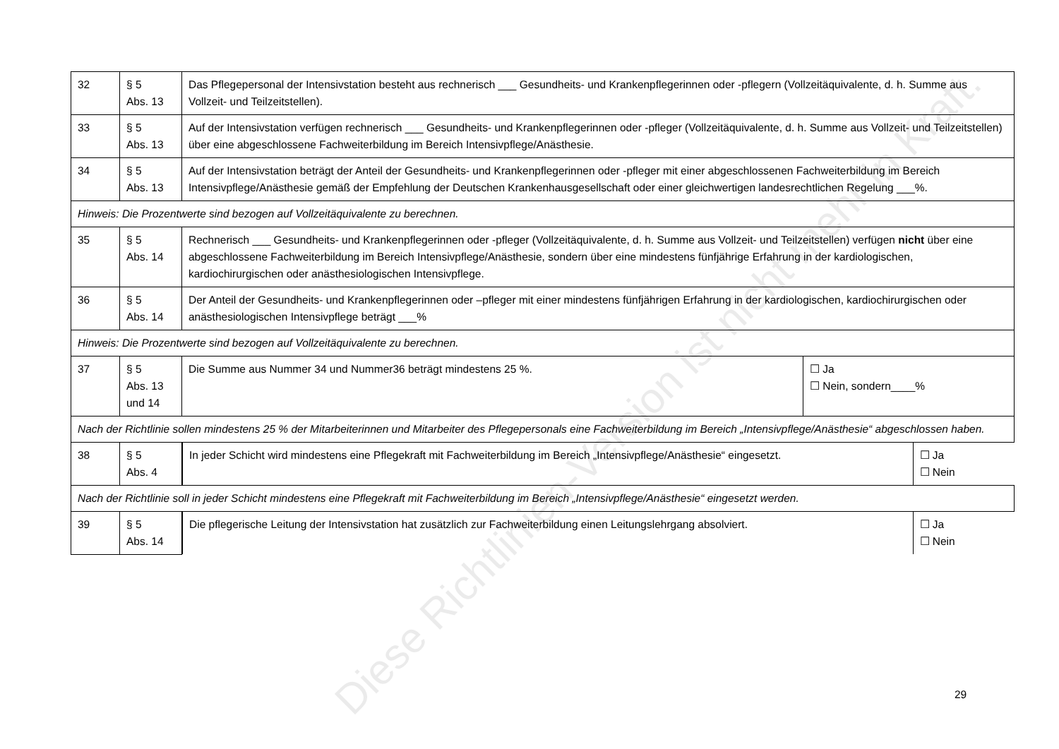| 32 | § 5 Abs. 13 | Das Pflegepersonal der Intensivstation besteht aus rechnerisch ___ Gesundheits- und Krankenpflegerinnen oder -pflegern (Vollzeitäquivalente, d. h. Summe aus Vollzeit- und Teilzeitstellen). | |
| 33 | § 5 Abs. 13 | Auf der Intensivstation verfügen rechnerisch ___ Gesundheits- und Krankenpflegerinnen oder -pfleger (Vollzeitäquivalente, d. h. Summe aus Vollzeit- und Teilzeitstellen) über eine abgeschlossene Fachweiterbildung im Bereich Intensivpflege/Anästhesie. | |
| 34 | § 5 Abs. 13 | Auf der Intensivstation beträgt der Anteil der Gesundheits- und Krankenpflegerinnen oder -pfleger mit einer abgeschlossenen Fachweiterbildung im Bereich Intensivpflege/Anästhesie gemäß der Empfehlung der Deutschen Krankenhausgesellschaft oder einer gleichwertigen landesrechtlichen Regelung ___%. | |
| Hinweis: Die Prozentwerte sind bezogen auf Vollzeitäquivalente zu berechnen. | | | |
| 35 | § 5 Abs. 14 | Rechnerisch ___ Gesundheits- und Krankenpflegerinnen oder -pfleger (Vollzeitäquivalente, d. h. Summe aus Vollzeit- und Teilzeitstellen) verfügen nicht über eine abgeschlossene Fachweiterbildung im Bereich Intensivpflege/Anästhesie, sondern über eine mindestens fünfjährige Erfahrung in der kardiologischen, kardiochirurgischen oder anästhesiologischen Intensivpflege. | |
| 36 | § 5 Abs. 14 | Der Anteil der Gesundheits- und Krankenpflegerinnen oder –pfleger mit einer mindestens fünfjährigen Erfahrung in der kardiologischen, kardiochirurgischen oder anästhesiologischen Intensivpflege beträgt ___% | |
| Hinweis: Die Prozentwerte sind bezogen auf Vollzeitäquivalente zu berechnen. | | | |
| 37 | § 5 Abs. 13 und 14 | Die Summe aus Nummer 34 und Nummer36 beträgt mindestens 25 %. | ☐ Ja ☐ Nein, sondern____% |
| Nach der Richtlinie sollen mindestens 25 % der Mitarbeiterinnen und Mitarbeiter des Pflegepersonals eine Fachweiterbildung im Bereich „Intensivpflege/Anästhesie“ abgeschlossen haben. | | | |
| 38 | § 5 Abs. 4 | / In jeder Schicht wird mindestens eine Pflegekraft mit Fachweiterbildung im Bereich „Intensivpflege/Anästhesie“ eingesetzt. / ☐ Ja ☐ Nein / | |
| Nach der Richtlinie soll in jeder Schicht mindestens eine Pflegekraft mit Fachweiterbildung im Bereich „Intensivpflege/Anästhesie“ eingesetzt werden. | | | |
| 39 | § 5 Abs. 14 | / Die pflegerische Leitung der Intensivstation hat zusätzlich zur Fachweiterbildung einen Leitungslehrgang absolviert. / ☐ Ja ☐ Nein / | |
Diese Richtlinien-Version ist nicht mehr in Kraft.
29